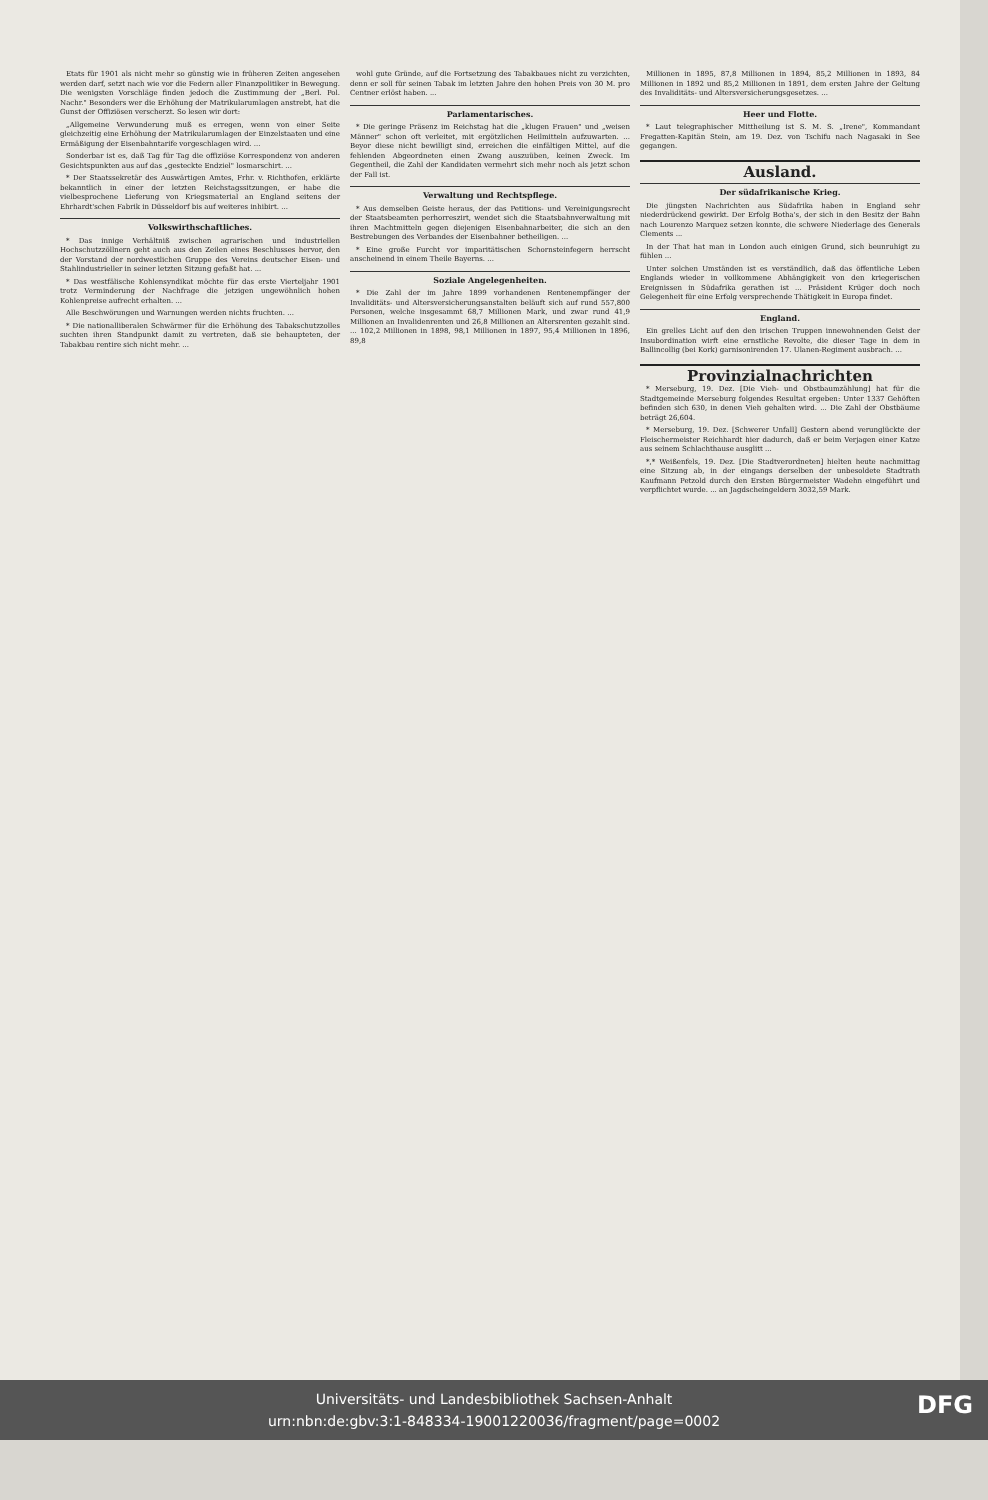Etats für 1901 als nicht mehr so günstig wie in früheren Zeiten angesehen werden darf, setzt nach wie vor die Federn aller Finanzpolitiker in Bewegung. Die wenigsten Vorschläge finden jedoch die Zustimmung der „Berl. Pol. Nachr." Besonders wer die Erhöhung der Matrikularumlagen anstrebt, hat die Gunst der Offiziösen verscherzt. So lesen wir dort:
„Allgemeine Verwunderung muß es erregen, wenn von einer Seite gleichzeitig eine Erhöhung der Matrikularumlagen der Einzelstaaten und eine Ermäßigung der Eisenbahntarife vorgeschlagen wird. ...
Sonderbar ist es, daß Tag für Tag die offiziöse Korrespondenz von anderen Gesichtspunkten aus auf das „gesteckte Endziel" losmarschirt. ...
* Der Staatssekretär des Auswärtigen Amtes, Frhr. v. Richthofen, erklärte bekanntlich in einer der letzten Reichstagssitzungen, er habe die vielbesprochene Lieferung von Kriegsmaterial an England seitens der Ehrhardt'schen Fabrik in Düsseldorf bis auf weiteres inhibirt. ...
Volkswirthschaftliches.
* Das innige Verhältniß zwischen agrarischen und industriellen Hochschutzzöllnern geht auch aus den Zeilen eines Beschlusses hervor, den der Vorstand der nordwestlichen Gruppe des Vereins deutscher Eisen- und Stahlindustrieller in seiner letzten Sitzung gefaßt hat. ...
* Das westfälische Kohlensyndikat möchte für das erste Vierteljahr 1901 trotz Verminderung der Nachfrage die jetzigen ungewöhnlich hohen Kohlenpreise aufrecht erhalten. ...
Alle Beschwörungen und Warnungen werden nichts fruchten. ...
* Die nationalliberalen Schwärmer für die Erhöhung des Tabakschutzzolles suchten ihren Standpunkt damit zu vertreten, daß sie behaupteten, der Tabakbau rentire sich nicht mehr. ...
wohl gute Gründe, auf die Fortsetzung des Tabakbaues nicht zu verzichten, denn er soll für seinen Tabak im letzten Jahre den hohen Preis von 30 M. pro Centner erlöst haben. ...
Parlamentarisches.
* Die geringe Präsenz im Reichstag hat die „klugen Frauen" und „weisen Männer" schon oft verleitet, mit ergötzlichen Heilmitteln aufzuwarten. ... Beyor diese nicht bewilligt sind, erreichen die einfältigen Mittel, auf die fehlenden Abgeordneten einen Zwang auszuüben, keinen Zweck. Im Gegentheil, die Zahl der Kandidaten vermehrt sich mehr noch als jetzt schon der Fall ist.
Verwaltung und Rechtspflege.
* Aus demselben Geiste heraus, der das Petitions- und Vereinigungsrecht der Staatsbeamten perhorreszirt, wendet sich die Staatsbahnverwaltung mit ihren Machtmitteln gegen diejenigen Eisenbahnarbeiter, die sich an den Bestrebungen des Verbandes der Eisenbahner betheiligen. ...
* Eine große Furcht vor imparitätischen Schornsteinfegern herrscht anscheinend in einem Theile Bayerns. ...
Soziale Angelegenheiten.
* Die Zahl der im Jahre 1899 vorhandenen Rentenempfänger der Invaliditäts- und Altersversicherungsanstalten beläuft sich auf rund 557,800 Personen, welche insgesammt 68,7 Millionen Mark, und zwar rund 41,9 Millionen an Invalidenrenten und 26,8 Millionen an Altersrenten gezahlt sind. ... 102,2 Millionen in 1898, 98,1 Millionen in 1897, 95,4 Millionen in 1896, 89,8
Millionen in 1895, 87,8 Millionen in 1894, 85,2 Millionen in 1893, 84 Millionen in 1892 und 85,2 Millionen in 1891, dem ersten Jahre der Geltung des Invaliditäts- und Altersversicherungsgesetzes. ...
Heer und Flotte.
* Laut telegraphischer Mittheilung ist S. M. S. „Irene", Kommandant Fregatten-Kapitän Stein, am 19. Dez. von Tschifu nach Nagasaki in See gegangen.
Ausland.
Der südafrikanische Krieg.
Die jüngsten Nachrichten aus Südafrika haben in England sehr niederdrückend gewirkt. Der Erfolg Botha's, der sich in den Besitz der Bahn nach Lourenzo Marquez setzen konnte, die schwere Niederlage des Generals Clements ...
In der That hat man in London auch einigen Grund, sich beunruhigt zu fühlen ...
Unter solchen Umständen ist es verständlich, daß das öffentliche Leben Englands wieder in vollkommene Abhängigkeit von den kriegerischen Ereignissen in Südafrika gerathen ist ... Präsident Krüger doch noch Gelegenheit für eine Erfolg versprechende Thätigkeit in Europa findet.
England.
Ein grelles Licht auf den den irischen Truppen innewohnenden Geist der Insubordination wirft eine ernstliche Revolte, die dieser Tage in dem in Ballincollig (bei Kork) garnisonirenden 17. Ulanen-Regiment ausbrach. ...
Provinzialnachrichten
* Merseburg, 19. Dez. [Die Vieh- und Obstbaumzählung] hat für die Stadtgemeinde Merseburg folgendes Resultat ergeben: Unter 1337 Gehöften befinden sich 630, in denen Vieh gehalten wird. ... Die Zahl der Obstbäume beträgt 26,604.
* Merseburg, 19. Dez. [Schwerer Unfall] Gestern abend verunglückte der Fleischermeister Reichhardt hier dadurch, daß er beim Verjagen einer Katze aus seinem Schlachthause ausglitt ...
*,* Weißenfels, 19. Dez. [Die Stadtverordneten] hielten heute nachmittag eine Sitzung ab, in der eingangs derselben der unbesoldete Stadtrath Kaufmann Petzold durch den Ersten Bürgermeister Wadehn eingeführt und verpflichtet wurde. ... an Jagdscheingeldern 3032,59 Mark.
Universitäts- und Landesbibliothek Sachsen-Anhalt
urn:nbn:de:gbv:3:1-848334-19001220036/fragment/page=0002
DFG